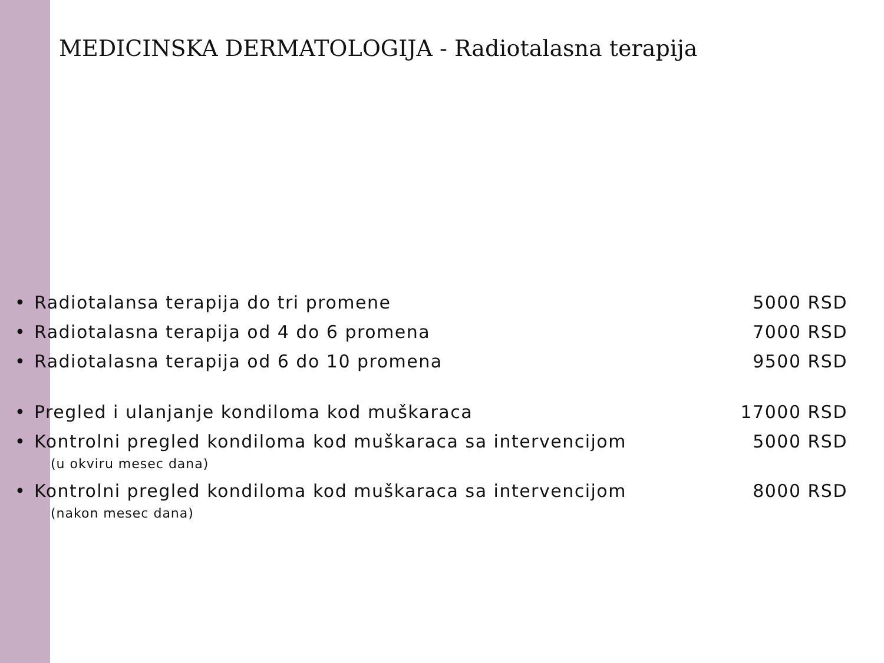MEDICINSKA DERMATOLOGIJA - Radiotalasna terapija
• Radiotalansa terapija do tri promene 5000 RSD
• Radiotalasna terapija od 4 do 6 promena 7000 RSD
• Radiotalasna terapija od 6 do 10 promena 9500 RSD
• Pregled i ulanjanje kondiloma kod muškaraca 17000 RSD
• Kontrolni pregled kondiloma kod muškaraca sa intervencijom 5000 RSD
(u okviru mesec dana)
• Kontrolni pregled kondiloma kod muškaraca sa intervencijom 8000 RSD
(nakon mesec dana)